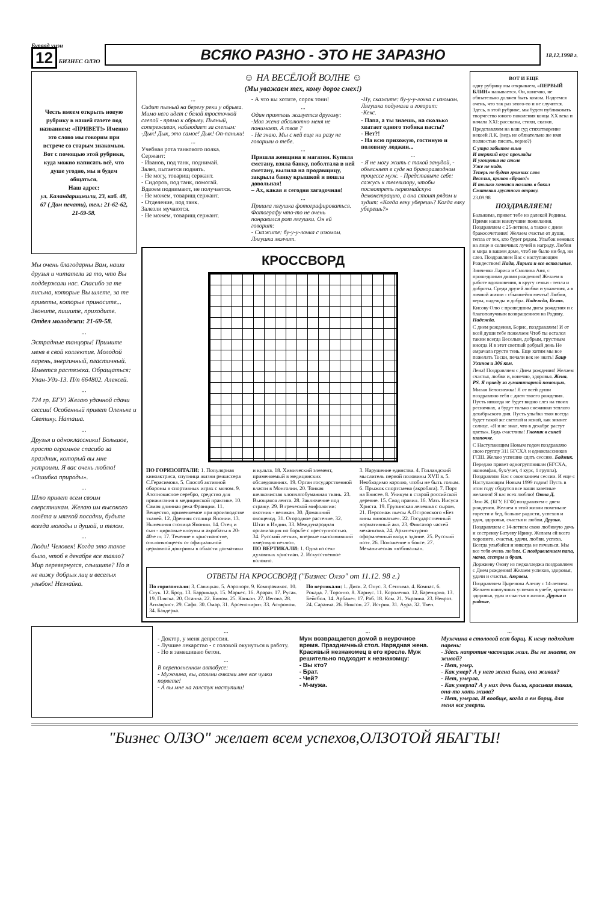Буряад унэн
12 БИЗНЕС ОЛЗО
ВСЯКО РАЗНО - ЭТО НЕ ЗАРАЗНО
18.12.1998 г.
Честь имеем открыть новую рубрику в нашей газете под названием: «ПРИВЕТ!» Именно это слово мы говорим при встрече со старым знакомым. Вот с помощью этой рубрики, куда можно написать всё, что душе угодно, мы и будем общаться.
Наш адрес:
ул. Каландаришвили, 23, каб. 48, 67 ( Дом печати), тел.: 21-62-62, 21-69-58.
Мы очень благодарны Вам, наши друзья и читатели за то, что Вы поддержали нас. Спасибо за те письма, которые Вы шлете, за те приветы, которые приносите... Звоните, пишите, приходите.
Отдел молодежи: 21-69-58.
...
Эстрадные танцоры! Примите меня в свой коллектив. Молодой парень, энергичный, пластичный. Имеется растяжка. Обращаться: Улан-Удэ-13. П/п 664802. Алексей.
...
724 гр. БГУ! Желаю удачной сдачи сессии! Особенный привет Оленьке и Светику. Наташа.
...
Друзья и одноклассники! Большое, просто огромное спасибо за праздник, который вы мне устроили. Я вас очень люблю! «Ошибка природы».
...
Шлю привет всем своим сверстникам. Желаю им высокого полёта и мягкой посадки, будьте всегда молоды и душой, и телом.
...
Люди! Человек! Когда это такое было, чтоб в декабре все таяло? Мир перевернулся, слышите? Но я не вижу добрых лиц и веселых улыбок! Незнайка.
☺ НА ВЕСЁЛОЙ ВОЛНЕ ☺
(Мы уважаем тех, кому дорог смех!)
...
Сидит пьяный на берегу реки у обрыва. Мимо него идет с белой тросточкой слепой - прямо к обрыву. Пьяный, сопереживая, наблюдает за слепым: -Дык! Дык, это самое! Дык! Оп-паньки!
...
Учебная рота танкового полка.
Сержант:
- Иванов, под танк, поднимай.
Залез, пытается поднять.
- Не могу, товарищ сержант.
- Сидоров, под танк, помогай.
Вдвоем поднимают, не получается.
- Не можем, товарищ сержант.
- Отделение, под танк.
Залезли мучаются.
- Не можем, товарищ сержант.
- А что вы хотите, сорок тонн!
...
Один приятель жалуется другому:
-Моя жена абсолютно меня не понимает. А твоя ?
- Не знаю. Мы с ней еще ни разу не говорили о тебе.
...
Пришла женщина в магазин. Купила сметану, взяла банку, поболтала в ней сметану, вылила на продавщицу, закрыла банку крышкой и пошла довольная!
– Ах, какая я сегодня загадочная!
...
Пришла лягушка фотографироваться. Фотографу что-то не очень понравился рот лягушки. Он ей говорит:
- Скажите: бу-у-у-лочка с изюмом.
Лягушка молчит.
-Ну, скажите: бу-у-у-лочка с изюмом.
Лягушка подумала и говорит:
-Кекс.
- Папа, а ты знаешь, на сколько хватает одного тюбика пасты?
- Нет?!
- На всю прихожую, гостиную и половину лоджии...
...
- Я не могу жить с такой занудой, - объясняет в суде на бракоразводном процессе муж. - Представьте себе: сажусь к телевизору, чтобы посмотреть первомайскую демонстрацию, а она стоит рядом и зудит: «Когда елку уберешь? Когда елку уберешь?»
КРОССВОРД
ПО ГОРИЗОНТАЛИ: 1. Популярная киноактриса, спутница жизни режиссера С.Герасимова. 5. Способ активной обороны в спортивных играх с мячом. 9. Азотнокислое серебро, средство для прижигания в медицинской практике. 10. Самая длинная река Франции. 11. Вещество, применяемое при производстве тканей. 12. Древняя столица Японии. 13. Нынешняя столица Японии. 14. Отец и сын - цирковые клоуны и акробаты в 20-40-е гг. 17. Течение в христианстве, отклоняющееся от официальной церковной доктрины в области догматики
и культа. 18. Химический элемент, применяемый в медицинских обследованиях. 19. Орган государственной власти в Монголии. 20. Тонкая шелковистая хлопчатобумажная ткань. 23. Вьющаяся лента. 28. Заключение под стражу. 29. В греческой мифологии: охотник - великан. 30. Домашний овощевод. 31. Огородное растение. 32. Штат в Индии. 33. Международная организация по борьбе с преступностью. 34. Русский летчик, впервые выполнивший «мертвую петлю».
ПО ВЕРТИКАЛИ: 1. Одна из сект духовных христиан. 2. Искусственное волокно.
3. Нарушение единства. 4. Голландский мыслитель первой половины XVII в. 5. Необходимо королю, чтобы не быть голым. 6. Прыжок спортсмена (акробата). 7. Порт на Енисее. 8. Уникум в старой российской деревне. 15. Свод правил. 16. Мать Иисуса Христа. 19. Грузинская лепешка с сыром. 21. Персонаж пьесы А.Островского «Без вины виноватые». 22. Государственный нормативный акт. 23. Фиксатор частей механизма. 24. Архитектурно оформленный вход в здание. 25. Русский поэт. 26. Положение в боксе. 27. Механическая «взбивалка».
ОТВЕТЫ НА КРОССВОРД ("Бизнес Олзо" от 11.12. 98 г.)
По горизонтали: 3. Савицкая. 5. Аэропорт. 9. Компрачикос. 10. Стук. 12. Брод. 13. Баррикада. 15. Маркес. 16. Арарат. 17. Русак. 19. Пляска. 20. Осанна. 22. Бином. 25. Каньон. 27. Иегова. 28. Антаврист. 29. Сафо. 30. Омар. 31. Арсенопирит. 33. Астроном. 34. Баядерка.
По вертикали: 1. Диск. 2. Опус. 3. Септима. 4. Компас. 6. Рокада. 7. Торонто. 8. Хариус. 11. Короленко. 12. Баренцово. 13. Бейсбол. 14. Арбалет. 17. Раб. 18. Ком. 21. Украина. 23. Невроз. 24. Саранча. 26. Никсон. 27. Истрия. 31. Аура. 32. Твен.
ВОТ И ЕЩЕ
одну рубрику мы открываем, «ПЕРВЫЙ БЛИН» называется. Он, конечно, не обязательно должен быть комом. Надеемся очень, что так раз этого-то и не случится. Здесь, в этой рубрике, мы будем публиковать творчество юного поколения конца XX века и начала XXI: рассказы, стихи, сказки.
Представляем на ваш суд стихотворение некоей Л.К. (ведь не обязательно же имя полностью писать, верно?)
С утра забытое вино
И терпкий вкус прохлады
И угощенья на столе
Уже не надо.
Теперь не будет громких слов
Веселья, криков «Браво!»
И только хочется налить в бокал
Смятенья грустного отраву.
23.09.98
ПОЗДРАВЛЯЕМ!
Бальжима, привет тебе из далекой Родины. Прими наши наилучшие пожелания. Поздравляем с 25-летием, а также с днем бракосочетания! Желаем счастья от души, тепла от тех, кто будет рядом. Улыбок нежных на лице и солнечных лучей в награду. Любви и мира в вашем доме, чтоб не было ни бед, ни слез. Поздравляем Вас с наступающим Рождеством! Надя, Лариса и все остальные.
Зинченко Лариса и Смолина Аня, с прошедшими днями рождения! Желаем в работе вдохновения, в кругу семьи - тепла и доброты. Среди друзей любви и уважения, а в личной жизни - сбывшейся мечты! Любви, веры, надежды и добра. Надежда, Белик.
Кисову Олю с прошедшим днем рождения и с благополучным возвращением на Родину. Надежда.
С днем рождения, Борис, поздравляем! И от всей души тебе пожелаем Чтоб ты остался таким всегда Веселым, добрым, грустным иногда И в этот светлый добрый день Не омрачала грусти тень. Еще хотим мы все пожелать Тоски, печали век не знать! Баир Ухинов и 306 ком.
Лена! Поздравляем с Днем рождения! Желаем счастья, любви и, конечно, здоровья. Женя. PS. Я приеду за гуманитарной помощью.
Милая Белоснежка! Я от всей души поздравляю тебя с днем твоего рождения. Пусть никогда не будет видно слез на твоих ресничках, а будут только снежинки теплого декабрьского дня. Пусть улыбка твоя всегда будет такой же светлой и ясной, как зимнее солнце. «Я и не знал, что в декабре растут цветы». Будь счастлива! Гномик в синей шапочке.
С Наступающим Новым годом поздравляю свою группу 311 БГСХА и одноклассников ГСШ. Желаю успешно сдать сессию. Бадмик.
Передаю привет одногруппникам (БГСХА, экономфак, бух/учет, 4 курс, 1 группа). Поздравляю Вас с окончанием сессии. И еще с Наступающим Новым 1999 годом! Пусть в этом году сбудутся все ваши заветные желания! Я вас всех люблю! Оюна Д.
Элю Ж. (БГУ, ЕГФ) поздравляем с днем рождения. Желаем в этой жизни поменьше горести и бед, больше радости, успехов и удач, здоровья, счастья и любви. Друзья.
Поздравляем с 14-летием свою любимую дочь и сестренку Батуеву Ирину. Желаем ей всего хорошего, счастья, удачи, любви, успеха. Всегда улыбайся и никогда не печалься. Мы все тебя очень любим. С поздравлением папа, мама, сестры и брат.
Доржиеву Оюну из педколледжа поздравляем с Днем рождения! Желаем успехов, здоровья, удачи и счастья. Аюровы.
Поздравляем Цыренова Алешу с 14-летием. Желаем наилучших успехов в учебе, крепкого здоровья, удач и счастья в жизни. Друзья и родные.
...
- Доктор, у меня депрессия.
- Лучшее лекарство - с головой окунуться в работу.
- Но я замешиваю бетон.
...
В переполненном автобусе:
- Мужчина, вы, своими очками мне все чулки порвете!
- А вы мне на галстук наступили!
...
Муж возвращается домой в неурочное время. Праздничный стол. Нарядная жена. Красивый незнакомец в его кресле. Муж решительно подходит к незнакомцу:
- Вы кто?
- Брат.
- Чей?
- М-мужа.
...
Мужчина в столовой ест борщ. К нему подходит парень:
- Здесь напротив часовщик жил. Вы не знаете, он живой?
- Нет, умер.
- Как умер? А у него жена была, она живая?
- Нет, умерла.
- Как умерла? А у них дочь была, красивая такая, она-то хоть жива?
- Нет, умерла. И вообще, когда я ем борщ, для меня все умерли.
"Бизнес ОЛЗО" желает всем успехов,ОЛЗОТОЙ ЯБАГТЫ!